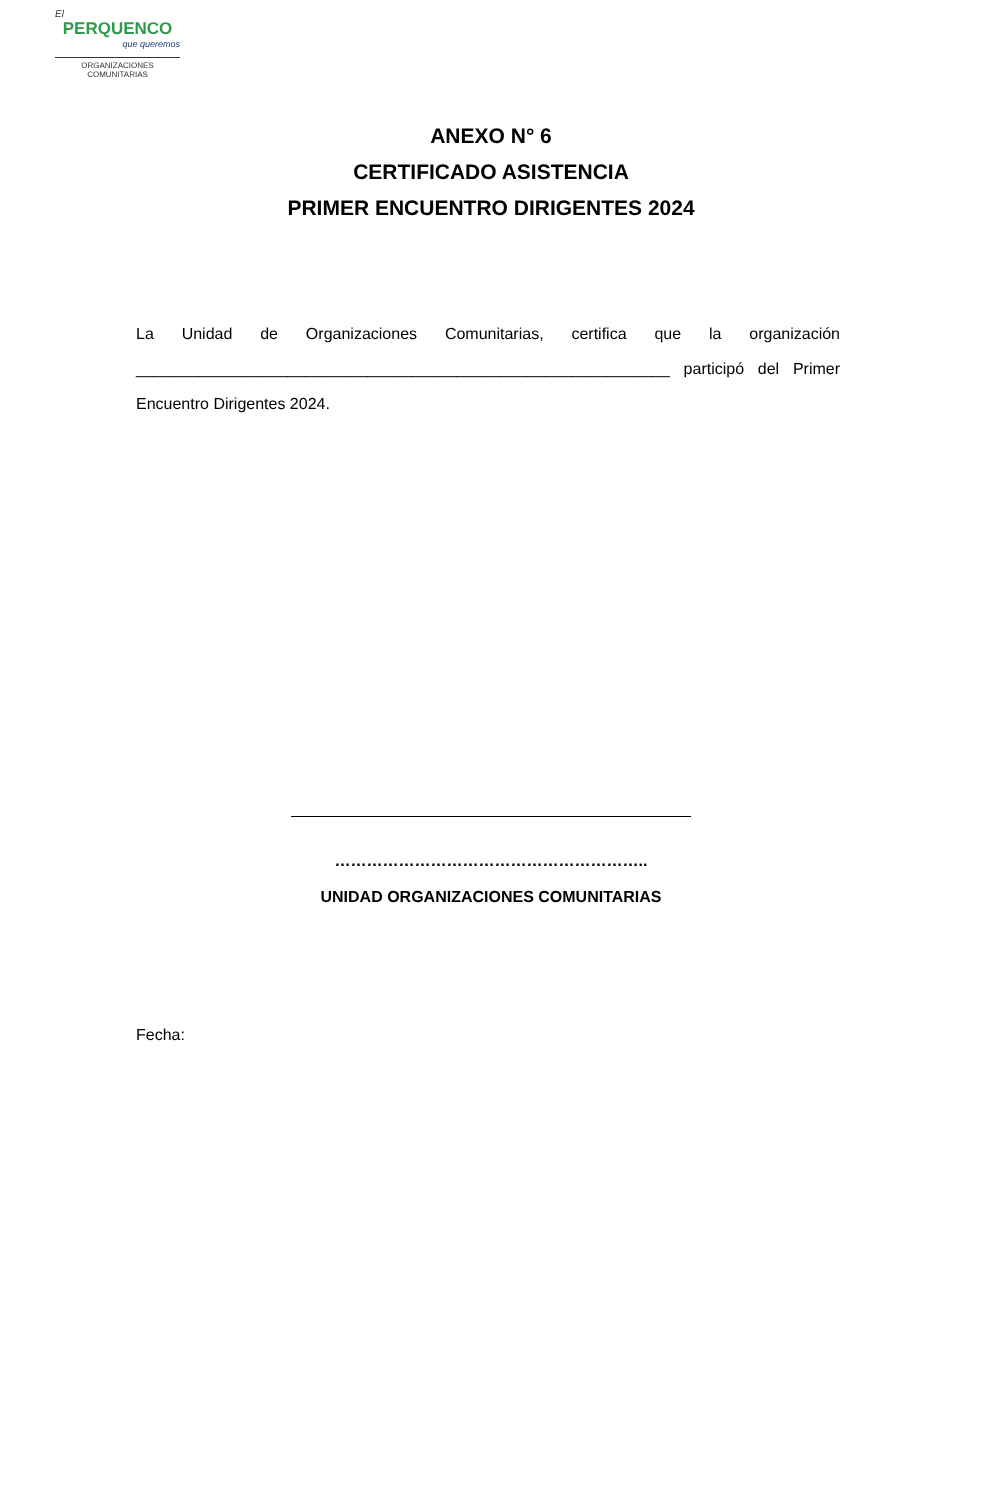El
PERQUENCO
que queremos
ORGANIZACIONES
COMUNITARIAS
ANEXO N° 6
CERTIFICADO ASISTENCIA
PRIMER ENCUENTRO DIRIGENTES 2024
La Unidad de Organizaciones Comunitarias, certifica que la organización ____________________________________________________________ participó del Primer Encuentro Dirigentes 2024.
…………………………………………………..
UNIDAD ORGANIZACIONES COMUNITARIAS
Fecha: